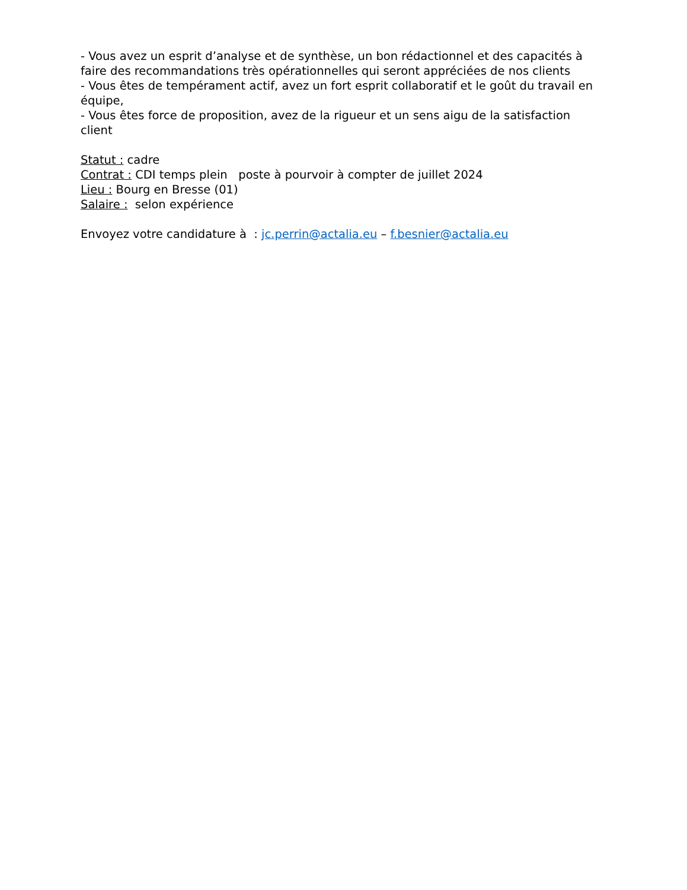- Vous avez un esprit d’analyse et de synthèse, un bon rédactionnel et des capacités à faire des recommandations très opérationnelles qui seront appréciées de nos clients
- Vous êtes de tempérament actif, avez un fort esprit collaboratif et le goût du travail en équipe,
- Vous êtes force de proposition, avez de la rigueur et un sens aigu de la satisfaction client
Statut : cadre
Contrat : CDI temps plein poste à pourvoir à compter de juillet 2024
Lieu : Bourg en Bresse (01)
Salaire : selon expérience
Envoyez votre candidature à : jc.perrin@actalia.eu – f.besnier@actalia.eu